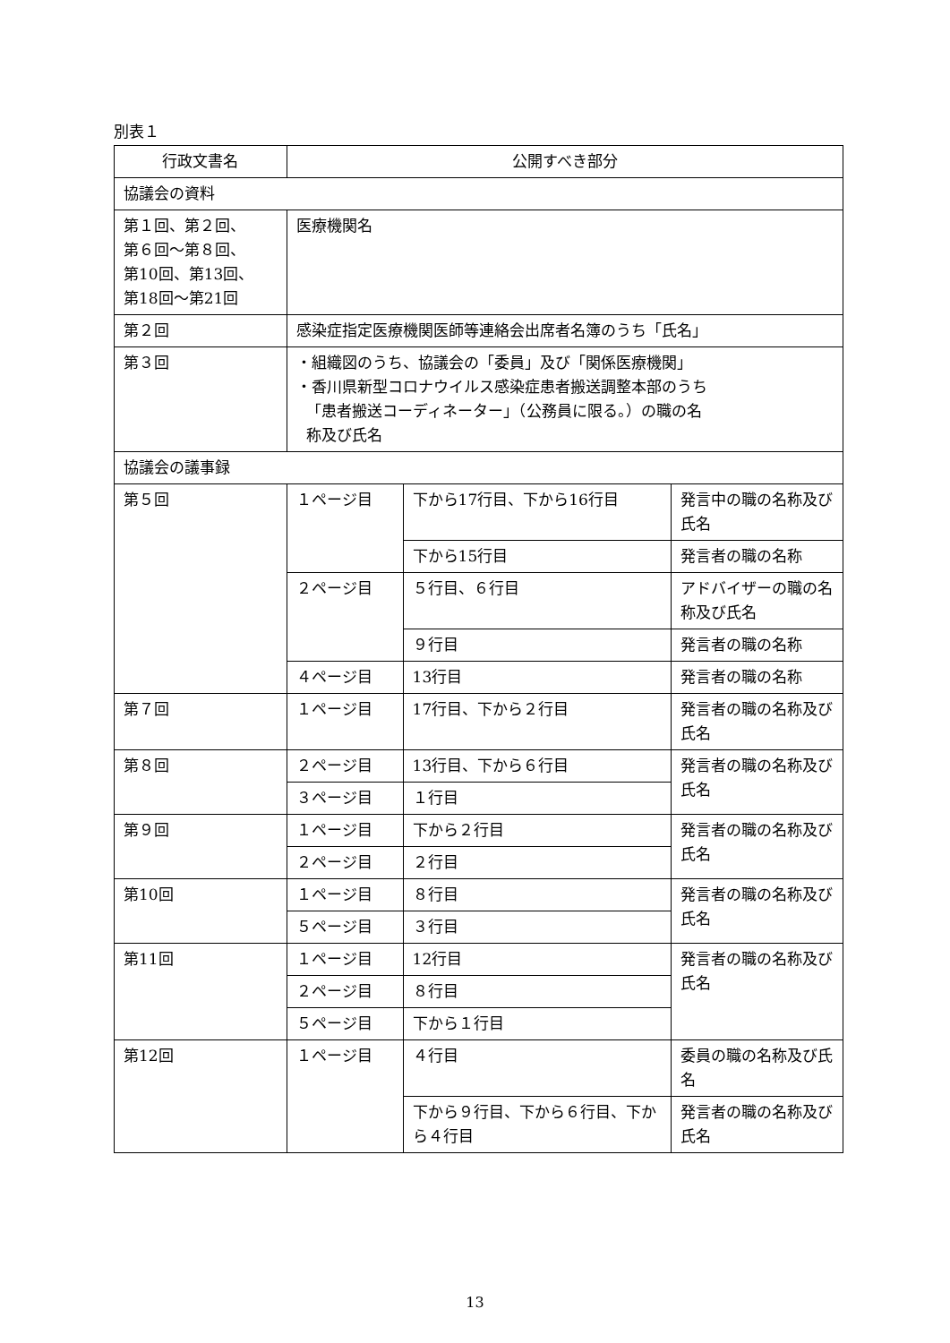別表１
| 行政文書名 | 公開すべき部分 | | |
| --- | --- | --- | --- |
| 協議会の資料 | | | |
| 第１回、第２回、 第６回～第８回、 第10回、第13回、 第18回～第21回 | 医療機関名 | | |
| 第２回 | 感染症指定医療機関医師等連絡会出席者名簿のうち「氏名」 | | |
| 第３回 | ・組織図のうち、協議会の「委員」及び「関係医療機関」 ・香川県新型コロナウイルス感染症患者搬送調整本部のうち 「患者搬送コーディネーター」（公務員に限る。）の職の名 称及び氏名 | | |
| 協議会の議事録 | | | |
| 第５回 | １ページ目 | 下から17行目、下から16行目 | 発言中の職の名称及び氏名 |
| | | 下から15行目 | 発言者の職の名称 |
| | ２ページ目 | ５行目、６行目 | アドバイザーの職の名称及び氏名 |
| | | ９行目 | 発言者の職の名称 |
| | ４ページ目 | 13行目 | 発言者の職の名称 |
| 第７回 | １ページ目 | 17行目、下から２行目 | 発言者の職の名称及び氏名 |
| 第８回 | ２ページ目 | 13行目、下から６行目 | 発言者の職の名称及び氏名 |
| | ３ページ目 | １行目 | |
| 第９回 | １ページ目 | 下から２行目 | 発言者の職の名称及び氏名 |
| | ２ページ目 | ２行目 | |
| 第10回 | １ページ目 | ８行目 | 発言者の職の名称及び氏名 |
| | ５ページ目 | ３行目 | |
| 第11回 | １ページ目 | 12行目 | 発言者の職の名称及び氏名 |
| | ２ページ目 | ８行目 | |
| | ５ページ目 | 下から１行目 | |
| 第12回 | １ページ目 | ４行目 | 委員の職の名称及び氏名 |
| | | 下から９行目、下から６行目、下から４行目 | 発言者の職の名称及び氏名 |
13